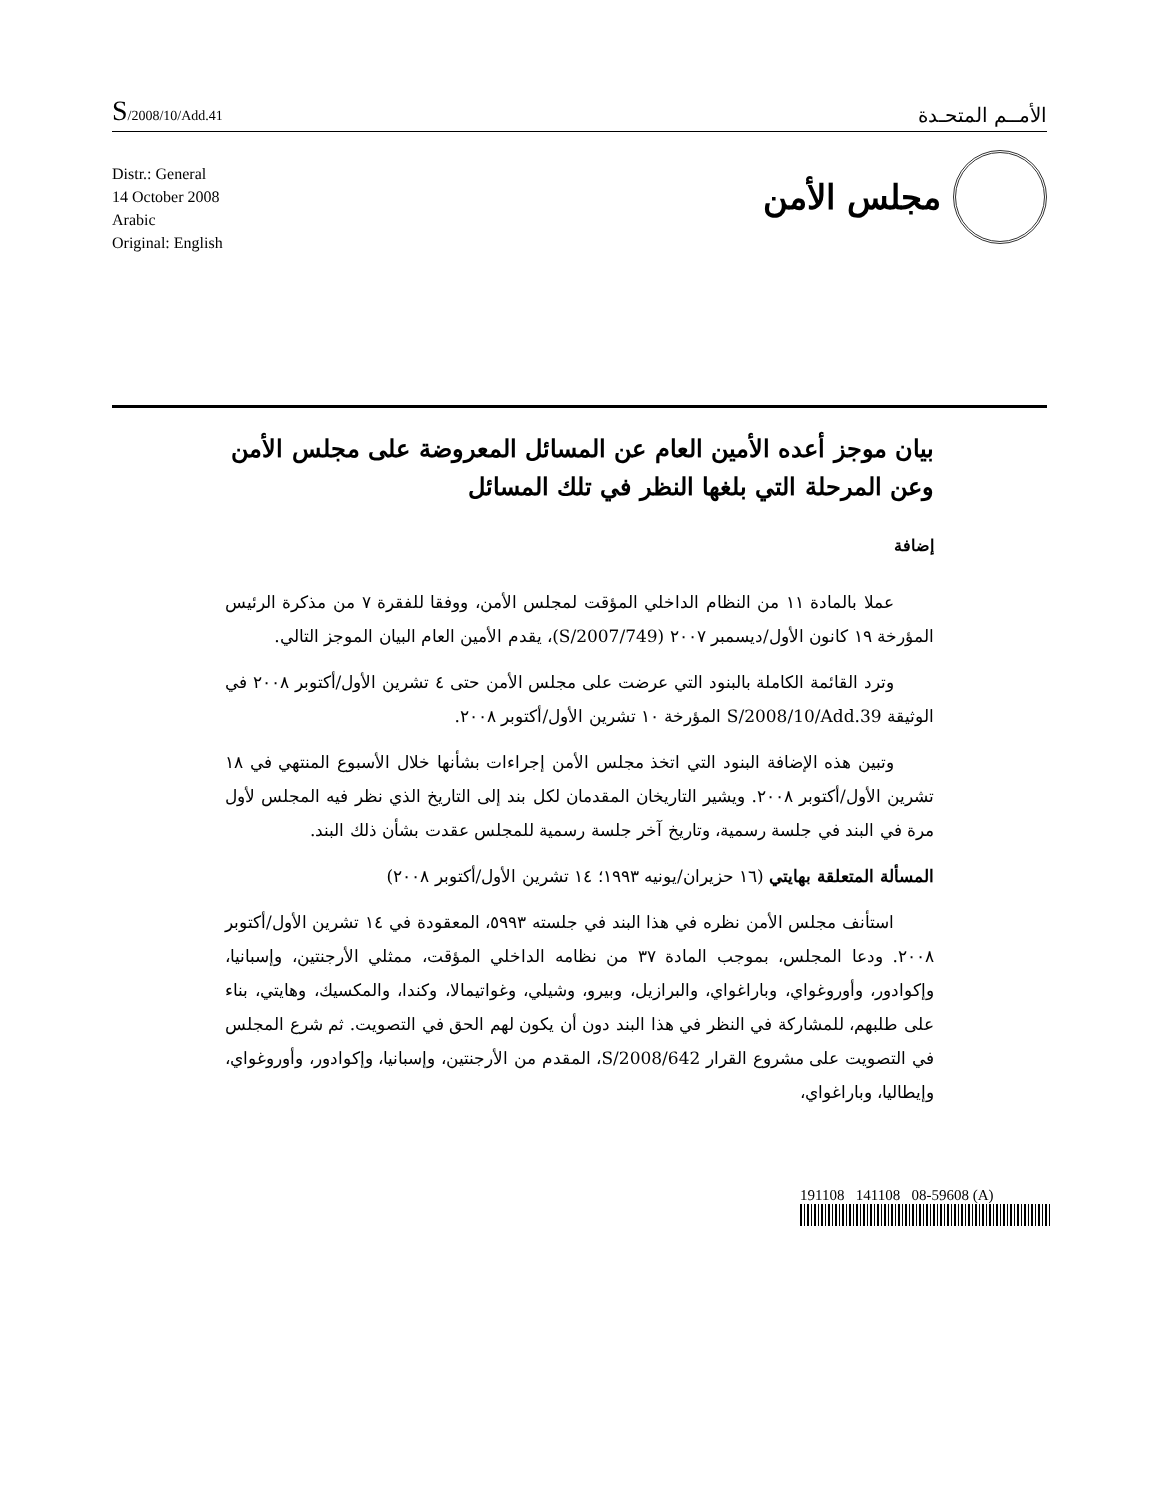S/2008/10/Add.41
الأمــم المتحـدة
Distr.: General
14 October 2008
Arabic
Original: English
مجلس الأمن
بيان موجز أعده الأمين العام عن المسائل المعروضة على مجلس الأمن
وعن المرحلة التي بلغها النظر في تلك المسائل
إضافة
عملا بالمادة ١١ من النظام الداخلي المؤقت لمجلس الأمن، ووفقا للفقرة ٧ من مذكرة الرئيس المؤرخة ١٩ كانون الأول/ديسمبر ٢٠٠٧ (S/2007/749)، يقدم الأمين العام البيان الموجز التالي.
وترد القائمة الكاملة بالبنود التي عرضت على مجلس الأمن حتى ٤ تشرين الأول/أكتوبر ٢٠٠٨ في الوثيقة S/2008/10/Add.39 المؤرخة ١٠ تشرين الأول/أكتوبر ٢٠٠٨.
وتبين هذه الإضافة البنود التي اتخذ مجلس الأمن إجراءات بشأنها خلال الأسبوع المنتهي في ١٨ تشرين الأول/أكتوبر ٢٠٠٨. ويشير التاريخان المقدمان لكل بند إلى التاريخ الذي نظر فيه المجلس لأول مرة في البند في جلسة رسمية، وتاريخ آخر جلسة رسمية للمجلس عقدت بشأن ذلك البند.
المسألة المتعلقة بهايتي (١٦ حزيران/يونيه ١٩٩٣؛ ١٤ تشرين الأول/أكتوبر ٢٠٠٨)
استأنف مجلس الأمن نظره في هذا البند في جلسته ٥٩٩٣، المعقودة في ١٤ تشرين الأول/أكتوبر ٢٠٠٨. ودعا المجلس، بموجب المادة ٣٧ من نظامه الداخلي المؤقت، ممثلي الأرجنتين، وإسبانيا، وإكوادور، وأوروغواي، وباراغواي، والبرازيل، وبيرو، وشيلي، وغواتيمالا، وكندا، والمكسيك، وهايتي، بناء على طلبهم، للمشاركة في النظر في هذا البند دون أن يكون لهم الحق في التصويت. ثم شرع المجلس في التصويت على مشروع القرار S/2008/642، المقدم من الأرجنتين، وإسبانيا، وإكوادور، وأوروغواي، وإيطاليا، وباراغواي،
191108 141108 08-59608 (A)